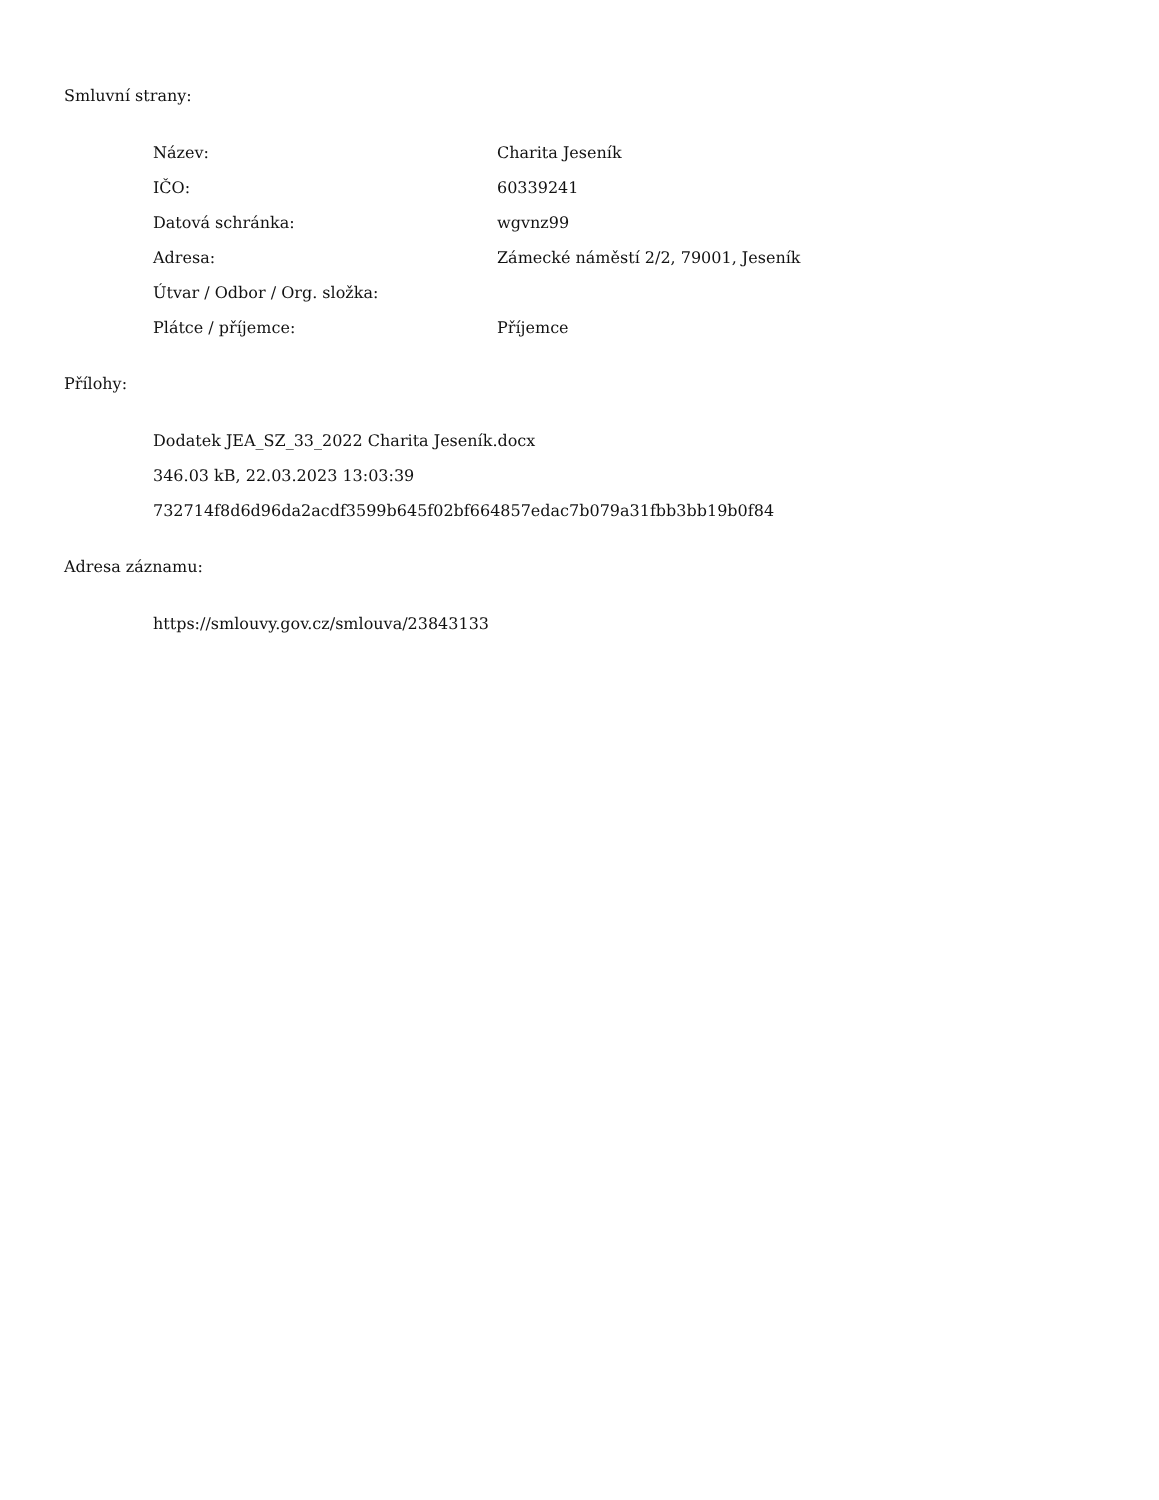Smluvní strany:
| Název: | Charita Jeseník |
| IČO: | 60339241 |
| Datová schránka: | wgvnz99 |
| Adresa: | Zámecké náměstí 2/2, 79001, Jeseník |
| Útvar / Odbor / Org. složka: | |
| Plátce / příjemce: | Příjemce |
Přílohy:
Dodatek JEA_SZ_33_2022 Charita Jeseník.docx
346.03 kB, 22.03.2023 13:03:39
732714f8d6d96da2acdf3599b645f02bf664857edac7b079a31fbb3bb19b0f84
Adresa záznamu:
https://smlouvy.gov.cz/smlouva/23843133